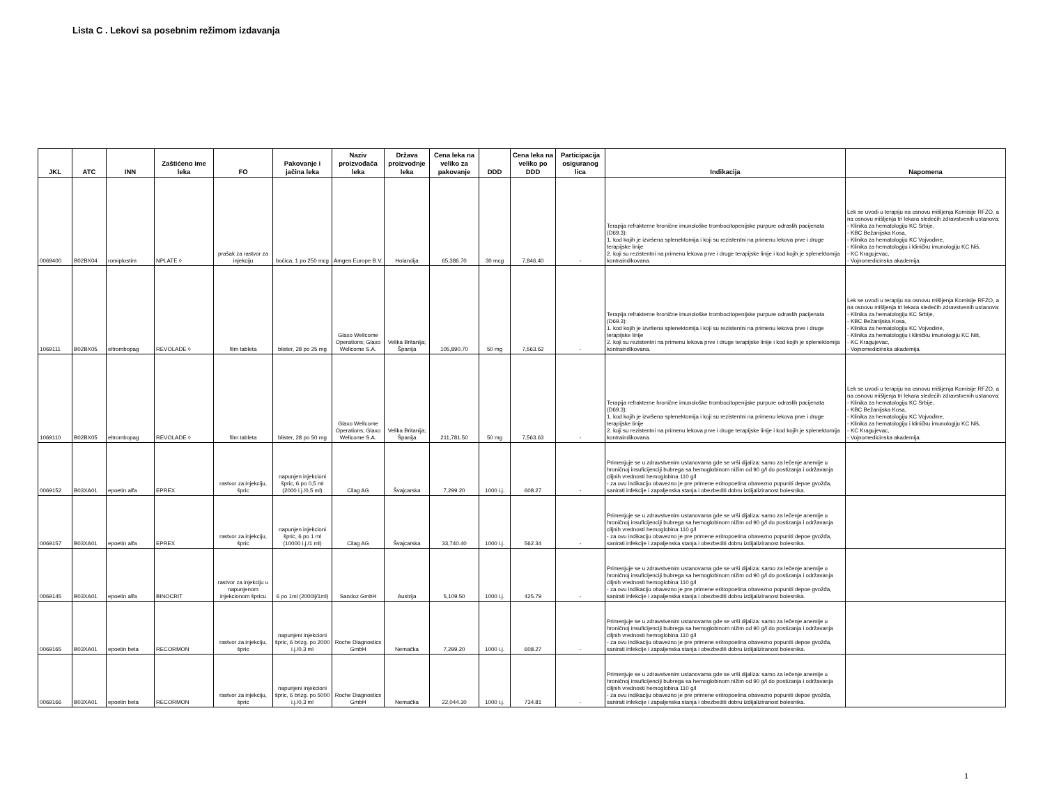Lista C . Lekovi sa posebnim režimom izdavanja
| JKL | ATC | INN | Zaštićeno ime leka | FO | Pakovanje i jačina leka | Naziv proizvođača leka | Država proizvodnje leka | Cena leka na veliko za pakovanje | DDD | Cena leka na veliko po DDD | Participacija osiguranog lica | Indikacija | Napomena |
| --- | --- | --- | --- | --- | --- | --- | --- | --- | --- | --- | --- | --- | --- |
| 0069400 | B02BX04 | romiplostim | NPLATE ◊ | prašak za rastvor za injekciju | bočica, 1 po 250 mcg | Amgen Europe B.V. | Holandija | 65,386.70 | 30 mcg | 7,846.40 | - | Terapija refrakterne hronične imunološke trombocitopenijske purpure odraslih pacijenata (D69.3): 1. kod kojih je izvršena splenektomija i koji su rezistentni na primenu lekova prve i druge terapijske linije 2. koji su rezistentni na primenu lekova prve i druge terapijske linije i kod kojih je splenektomija kontraindikovana. | Lek se uvodi u terapiju na osnovu mišljenja Komisije RFZO, a na osnovu mišljenja tri lekara sledećih zdravstvenih ustanova: - Klinika za hematologiju KC Srbije, - KBC Bežanijska Kosa, - Klinika za hematologiju KC Vojvodine, - Klinika za hematologiju i kliničku imunologiju KC Niš, - KC Kragujevac, - Vojnomedicinska akademija. |
| 1069111 | B02BX05 | eltrombopag | REVOLADE ◊ | film tableta | blister, 28 po 25 mg | Glaxo Wellcome Operations; Glaxo Wellcome S.A. | Velika Britanija; Španija | 105,890.70 | 50 mg | 7,563.62 | - | Terapija refrakterne hronične imunološke trombocitopenijske purpure odraslih pacijenata (D69.3): 1. kod kojih je izvršena splenektomija i koji su rezistentni na primenu lekova prve i druge terapijske linije 2. koji su rezistentni na primenu lekova prve i druge terapijske linije i kod kojih je splenektomija kontraindikovana. | Lek se uvodi u terapiju na osnovu mišljenja Komisije RFZO, a na osnovu mišljenja tri lekara sledećih zdravstvenih ustanova: - Klinika za hematologiju KC Srbije, - KBC Bežanijska Kosa, - Klinika za hematologiju KC Vojvodine, - Klinika za hematologiju i kliničku imunologiju KC Niš, - KC Kragujevac, - Vojnomedicinska akademija. |
| 1069110 | B02BX05 | eltrombopag | REVOLADE ◊ | film tableta | blister, 28 po 50 mg | Glaxo Wellcome Operations; Glaxo Wellcome S.A. | Velika Britanija; Španija | 211,781.50 | 50 mg | 7,563.63 | - | Terapija refrakterne hronične imunološke trombocitopenijske purpure odraslih pacijenata (D69.3): 1. kod kojih je izvršena splenektomija i koji su rezistentni na primenu lekova prve i druge terapijske linije 2. koji su rezistentni na primenu lekova prve i druge terapijske linije i kod kojih je splenektomija kontraindikovana. | Lek se uvodi u terapiju na osnovu mišljenja Komisije RFZO, a na osnovu mišljenja tri lekara sledećih zdravstvenih ustanova: - Klinika za hematologiju KC Srbije, - KBC Bežanijska Kosa, - Klinika za hematologiju KC Vojvodine, - Klinika za hematologiju i kliničku imunologiju KC Niš, - KC Kragujevac, - Vojnomedicinska akademija. |
| 0069152 | B03XA01 | epoetin alfa | EPREX | rastvor za injekciju, špric | napunjen injekcioni špric, 6 po 0,5 ml (2000 i.j./0,5 ml) | Cilag AG | Švajcarska | 7,299.20 | 1000 i.j. | 608.27 | - | Primenjuje se u zdravstvenim ustanovama gde se vrši dijaliza: samo za lečenje anemije u hroničnoj insuficijenciji bubrega sa hemoglobinom nižim od 90 g/l do postizanja i održavanja ciljnih vrednosti hemoglobina 110 g/l - za ovu indikaciju obavezno je pre primene eritropoetina obavezno popuniti depoe gvožđa, sanirati infekcije i zapaljenska stanja i obezbediti dobru izdijaliziranost bolesnika. | |
| 0069157 | B03XA01 | epoetin alfa | EPREX | rastvor za injekciju, špric | napunjen injekcioni špric, 6 po 1 ml (10000 i.j./1 ml) | Cilag AG | Švajcarska | 33,740.40 | 1000 i.j. | 562.34 | - | Primenjuje se u zdravstvenim ustanovama gde se vrši dijaliza: samo za lečenje anemije u hroničnoj insuficijenciji bubrega sa hemoglobinom nižim od 90 g/l do postizanja i održavanja ciljnih vrednosti hemoglobina 110 g/l - za ovu indikaciju obavezno je pre primene eritropoetina obavezno popuniti depoe gvožđa, sanirati infekcije i zapaljenska stanja i obezbediti dobru izdijaliziranost bolesnika. | |
| 0069145 | B03XA01 | epoetin alfa | BINOCRIT | rastvor za injekciju u napunjenom injekcionom špricu | 6 po 1ml (2000ij/1ml) | Sandoz GmbH | Austrija | 5,109.50 | 1000 i.j. | 425.79 | - | Primenjuje se u zdravstvenim ustanovama gde se vrši dijaliza: samo za lečenje anemije u hroničnoj insuficijenciji bubrega sa hemoglobinom nižim od 90 g/l do postizanja i održavanja ciljnih vrednosti hemoglobina 110 g/l - za ovu indikaciju obavezno je pre primene eritropoetina obavezno popuniti depoe gvožđa, sanirati infekcije i zapaljenska stanja i obezbediti dobru izdijaliziranost bolesnika. | |
| 0069165 | B03XA01 | epoetin beta | RECORMON | rastvor za injekciju, špric | napunjeni injekcioni špric, 6 brizg. po 2000 i.j./0,3 ml | Roche Diagnostics GmbH | Nemačka | 7,299.20 | 1000 i.j. | 608.27 | - | Primenjuje se u zdravstvenim ustanovama gde se vrši dijaliza: samo za lečenje anemije u hroničnoj insuficijenciji bubrega sa hemoglobinom nižim od 90 g/l do postizanja i održavanja ciljnih vrednosti hemoglobina 110 g/l - za ovu indikaciju obavezno je pre primene eritropoetina obavezno popuniti depoe gvožđa, sanirati infekcije i zapaljenska stanja i obezbediti dobru izdijaliziranost bolesnika. | |
| 0069166 | B03XA01 | epoetin beta | RECORMON | rastvor za injekciju, špric | napunjeni injekcioni špric, 6 brizg. po 5000 i.j./0,3 ml | Roche Diagnostics GmbH | Nemačka | 22,044.30 | 1000 i.j. | 734.81 | - | Primenjuje se u zdravstvenim ustanovama gde se vrši dijaliza: samo za lečenje anemije u hroničnoj insuficijenciji bubrega sa hemoglobinom nižim od 90 g/l do postizanja i održavanja ciljnih vrednosti hemoglobina 110 g/l - za ovu indikaciju obavezno je pre primene eritropoetina obavezno popuniti depoe gvožđa, sanirati infekcije i zapaljenska stanja i obezbediti dobru izdijaliziranost bolesnika. | |
1